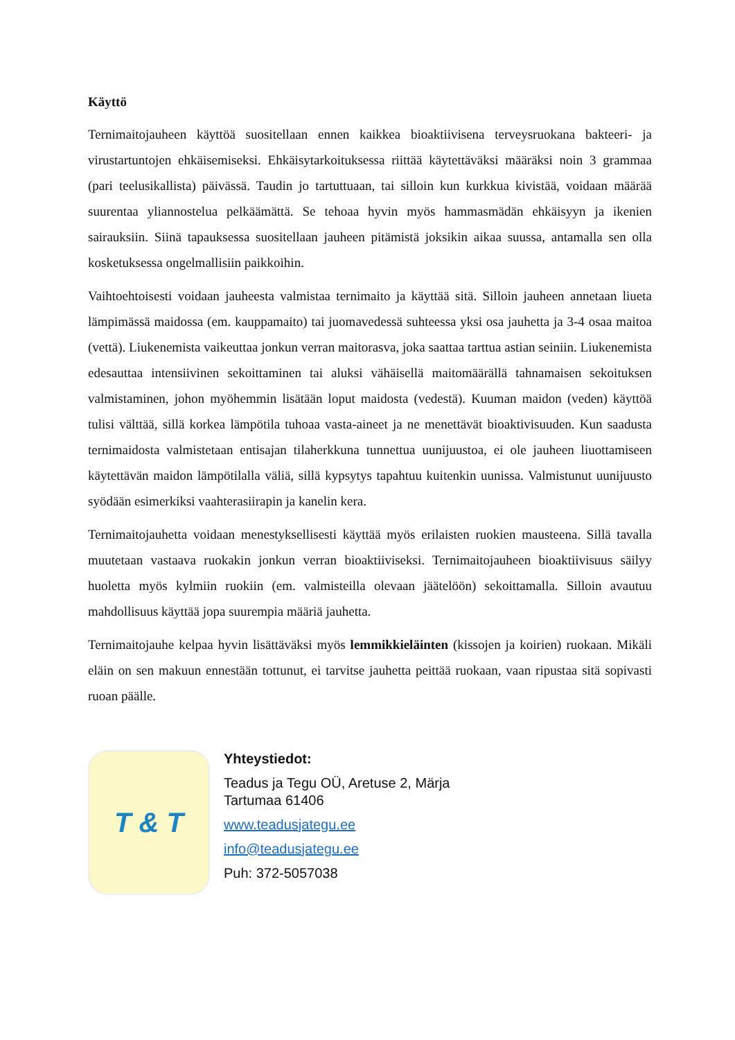Käyttö
Ternimaitojauheen käyttöä suositellaan ennen kaikkea bioaktiivisena terveysruokana bakteeri- ja virustartuntojen ehkäisemiseksi. Ehkäisytarkoituksessa riittää käytettäväksi määräksi noin 3 grammaa (pari teelusikallista) päivässä. Taudin jo tartuttuaan, tai silloin kun kurkkua kivistää, voidaan määrää suurentaa yliannostelua pelkäämättä. Se tehoaa hyvin myös hammasmädän ehkäisyyn ja ikenien sairauksiin. Siinä tapauksessa suositellaan jauheen pitämistä joksikin aikaa suussa, antamalla sen olla kosketuksessa ongelmallisiin paikkoihin.
Vaihtoehtoisesti voidaan jauheesta valmistaa ternimaito ja käyttää sitä. Silloin jauheen annetaan liueta lämpimässä maidossa (em. kauppamaito) tai juomavedessä suhteessa yksi osa jauhetta ja 3-4 osaa maitoa (vettä). Liukenemista vaikeuttaa jonkun verran maitorasva, joka saattaa tarttua astian seiniin. Liukenemista edesauttaa intensiivinen sekoittaminen tai aluksi vähäisellä maitomäärällä tahnamaisen sekoituksen valmistaminen, johon myöhemmin lisätään loput maidosta (vedestä). Kuuman maidon (veden) käyttöä tulisi välttää, sillä korkea lämpötila tuhoaa vasta-aineet ja ne menettävät bioaktivisuuden. Kun saadusta ternimaidosta valmistetaan entisajan tilaherkkuna tunnettua uunijuustoa, ei ole jauheen liuottamiseen käytettävän maidon lämpötilalla väliä, sillä kypsytys tapahtuu kuitenkin uunissa. Valmistunut uunijuusto syödään esimerkiksi vaahterasiirapin ja kanelin kera.
Ternimaitojauhetta voidaan menestyksellisesti käyttää myös erilaisten ruokien mausteena. Sillä tavalla muutetaan vastaava ruokakin jonkun verran bioaktiiviseksi. Ternimaitojauheen bioaktiivisuus säilyy huoletta myös kylmiin ruokiin (em. valmisteilla olevaan jäätelöön) sekoittamalla. Silloin avautuu mahdollisuus käyttää jopa suurempia määriä jauhetta.
Ternimaitojauhe kelpaa hyvin lisättäväksi myös lemmikkieläinten (kissojen ja koirien) ruokaan. Mikäli eläin on sen makuun ennestään tottunut, ei tarvitse jauhetta peittää ruokaan, vaan ripustaa sitä sopivasti ruoan päälle.
T & T
Yhteystiedot:
Teadus ja Tegu OÜ, Aretuse 2, Märja
Tartumaa 61406
www.teadusjategu.ee
info@teadusjategu.ee
Puh: 372-5057038